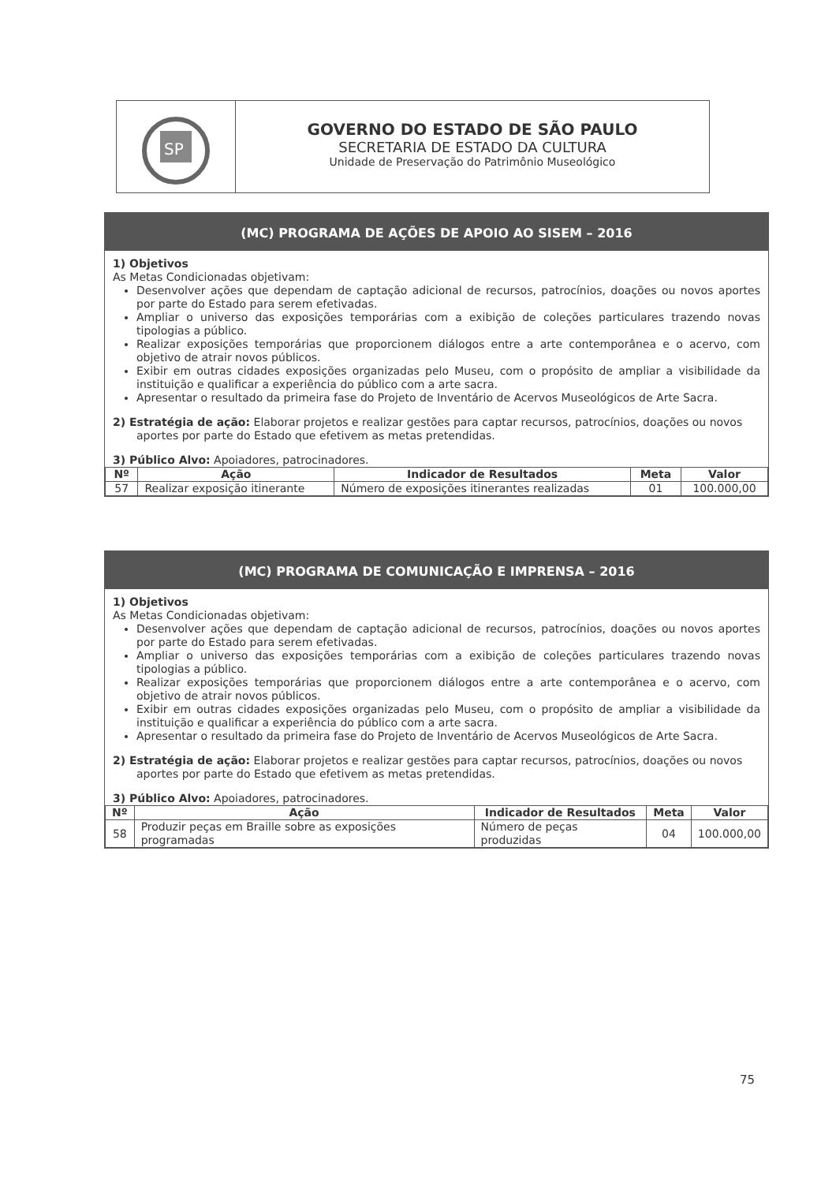SP
GOVERNO DO ESTADO DE SÃO PAULO
SECRETARIA DE ESTADO DA CULTURA
Unidade de Preservação do Patrimônio Museológico
(MC) PROGRAMA DE AÇÕES DE APOIO AO SISEM – 2016
1) Objetivos
As Metas Condicionadas objetivam:
Desenvolver ações que dependam de captação adicional de recursos, patrocínios, doações ou novos aportes por parte do Estado para serem efetivadas.
Ampliar o universo das exposições temporárias com a exibição de coleções particulares trazendo novas tipologias a público.
Realizar exposições temporárias que proporcionem diálogos entre a arte contemporânea e o acervo, com objetivo de atrair novos públicos.
Exibir em outras cidades exposições organizadas pelo Museu, com o propósito de ampliar a visibilidade da instituição e qualificar a experiência do público com a arte sacra.
Apresentar o resultado da primeira fase do Projeto de Inventário de Acervos Museológicos de Arte Sacra.
2) Estratégia de ação: Elaborar projetos e realizar gestões para captar recursos, patrocínios, doações ou novos aportes por parte do Estado que efetivem as metas pretendidas.
3) Público Alvo: Apoiadores, patrocinadores.
| Nº | Ação | Indicador de Resultados | Meta | Valor |
| --- | --- | --- | --- | --- |
| 57 | Realizar exposição itinerante | Número de exposições itinerantes realizadas | 01 | 100.000,00 |
(MC) PROGRAMA DE COMUNICAÇÃO E IMPRENSA – 2016
1) Objetivos
As Metas Condicionadas objetivam:
Desenvolver ações que dependam de captação adicional de recursos, patrocínios, doações ou novos aportes por parte do Estado para serem efetivadas.
Ampliar o universo das exposições temporárias com a exibição de coleções particulares trazendo novas tipologias a público.
Realizar exposições temporárias que proporcionem diálogos entre a arte contemporânea e o acervo, com objetivo de atrair novos públicos.
Exibir em outras cidades exposições organizadas pelo Museu, com o propósito de ampliar a visibilidade da instituição e qualificar a experiência do público com a arte sacra.
Apresentar o resultado da primeira fase do Projeto de Inventário de Acervos Museológicos de Arte Sacra.
2) Estratégia de ação: Elaborar projetos e realizar gestões para captar recursos, patrocínios, doações ou novos aportes por parte do Estado que efetivem as metas pretendidas.
3) Público Alvo: Apoiadores, patrocinadores.
| Nº | Ação | Indicador de Resultados | Meta | Valor |
| --- | --- | --- | --- | --- |
| 58 | Produzir peças em Braille sobre as exposições programadas | Número de peças produzidas | 04 | 100.000,00 |
75